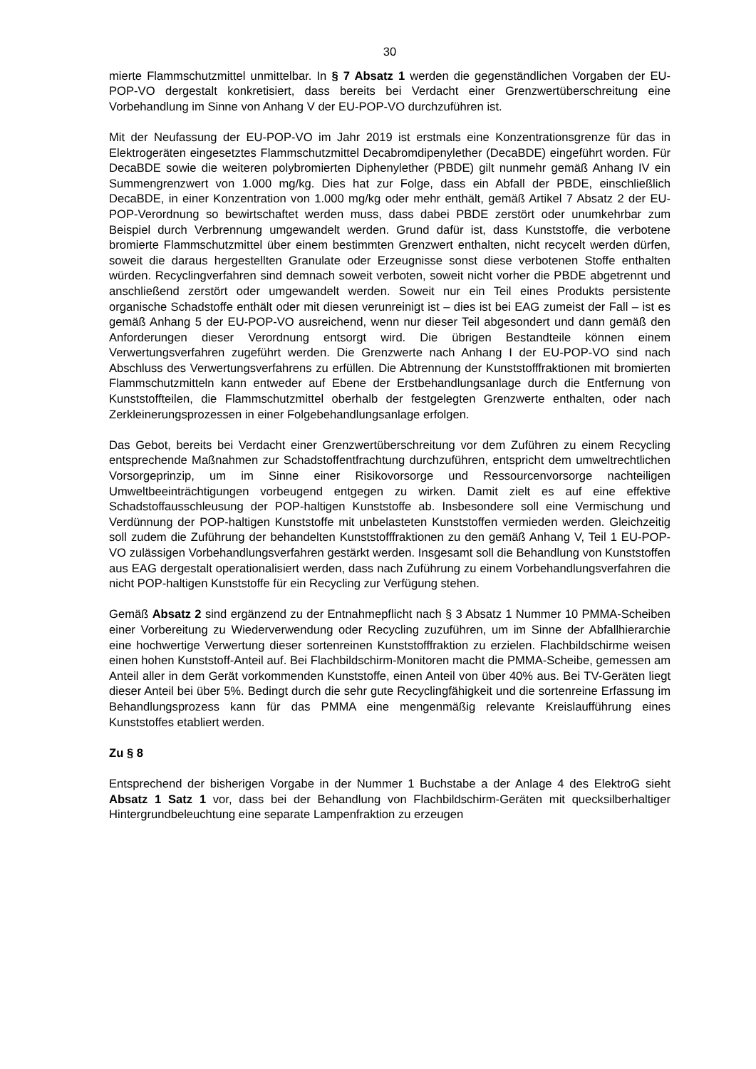30
mierte Flammschutzmittel unmittelbar. In § 7 Absatz 1 werden die gegenständlichen Vorgaben der EU-POP-VO dergestalt konkretisiert, dass bereits bei Verdacht einer Grenzwertüberschreitung eine Vorbehandlung im Sinne von Anhang V der EU-POP-VO durchzuführen ist.
Mit der Neufassung der EU-POP-VO im Jahr 2019 ist erstmals eine Konzentrationsgrenze für das in Elektrogeräten eingesetztes Flammschutzmittel Decabromdipenylether (DecaBDE) eingeführt worden. Für DecaBDE sowie die weiteren polybromierten Diphenylether (PBDE) gilt nunmehr gemäß Anhang IV ein Summengrenzwert von 1.000 mg/kg. Dies hat zur Folge, dass ein Abfall der PBDE, einschließlich DecaBDE, in einer Konzentration von 1.000 mg/kg oder mehr enthält, gemäß Artikel 7 Absatz 2 der EU-POP-Verordnung so bewirtschaftet werden muss, dass dabei PBDE zerstört oder unumkehrbar zum Beispiel durch Verbrennung umgewandelt werden. Grund dafür ist, dass Kunststoffe, die verbotene bromierte Flammschutzmittel über einem bestimmten Grenzwert enthalten, nicht recycelt werden dürfen, soweit die daraus hergestellten Granulate oder Erzeugnisse sonst diese verbotenen Stoffe enthalten würden. Recyclingverfahren sind demnach soweit verboten, soweit nicht vorher die PBDE abgetrennt und anschließend zerstört oder umgewandelt werden. Soweit nur ein Teil eines Produkts persistente organische Schadstoffe enthält oder mit diesen verunreinigt ist – dies ist bei EAG zumeist der Fall – ist es gemäß Anhang 5 der EU-POP-VO ausreichend, wenn nur dieser Teil abgesondert und dann gemäß den Anforderungen dieser Verordnung entsorgt wird. Die übrigen Bestandteile können einem Verwertungsverfahren zugeführt werden. Die Grenzwerte nach Anhang I der EU-POP-VO sind nach Abschluss des Verwertungsverfahrens zu erfüllen. Die Abtrennung der Kunststofffraktionen mit bromierten Flammschutzmitteln kann entweder auf Ebene der Erstbehandlungsanlage durch die Entfernung von Kunststoffteilen, die Flammschutzmittel oberhalb der festgelegten Grenzwerte enthalten, oder nach Zerkleinerungsprozessen in einer Folgebehandlungsanlage erfolgen.
Das Gebot, bereits bei Verdacht einer Grenzwertüberschreitung vor dem Zuführen zu einem Recycling entsprechende Maßnahmen zur Schadstoffentfrachtung durchzuführen, entspricht dem umweltrechtlichen Vorsorgeprinzip, um im Sinne einer Risikovorsorge und Ressourcenvorsorge nachteiligen Umweltbeeinträchtigungen vorbeugend entgegen zu wirken. Damit zielt es auf eine effektive Schadstoffausschleusung der POP-haltigen Kunststoffe ab. Insbesondere soll eine Vermischung und Verdünnung der POP-haltigen Kunststoffe mit unbelasteten Kunststoffen vermieden werden. Gleichzeitig soll zudem die Zuführung der behandelten Kunststofffraktionen zu den gemäß Anhang V, Teil 1 EU-POP-VO zulässigen Vorbehandlungsverfahren gestärkt werden. Insgesamt soll die Behandlung von Kunststoffen aus EAG dergestalt operationalisiert werden, dass nach Zuführung zu einem Vorbehandlungsverfahren die nicht POP-haltigen Kunststoffe für ein Recycling zur Verfügung stehen.
Gemäß Absatz 2 sind ergänzend zu der Entnahmepflicht nach § 3 Absatz 1 Nummer 10 PMMA-Scheiben einer Vorbereitung zu Wiederverwendung oder Recycling zuzuführen, um im Sinne der Abfallhierarchie eine hochwertige Verwertung dieser sortenreinen Kunststofffraktion zu erzielen. Flachbildschirme weisen einen hohen Kunststoff-Anteil auf. Bei Flachbildschirm-Monitoren macht die PMMA-Scheibe, gemessen am Anteil aller in dem Gerät vorkommenden Kunststoffe, einen Anteil von über 40% aus. Bei TV-Geräten liegt dieser Anteil bei über 5%. Bedingt durch die sehr gute Recyclingfähigkeit und die sortenreine Erfassung im Behandlungsprozess kann für das PMMA eine mengenmäßig relevante Kreislaufführung eines Kunststoffes etabliert werden.
Zu § 8
Entsprechend der bisherigen Vorgabe in der Nummer 1 Buchstabe a der Anlage 4 des ElektroG sieht Absatz 1 Satz 1 vor, dass bei der Behandlung von Flachbildschirm-Geräten mit quecksilberhaltiger Hintergrundbeleuchtung eine separate Lampenfraktion zu erzeugen